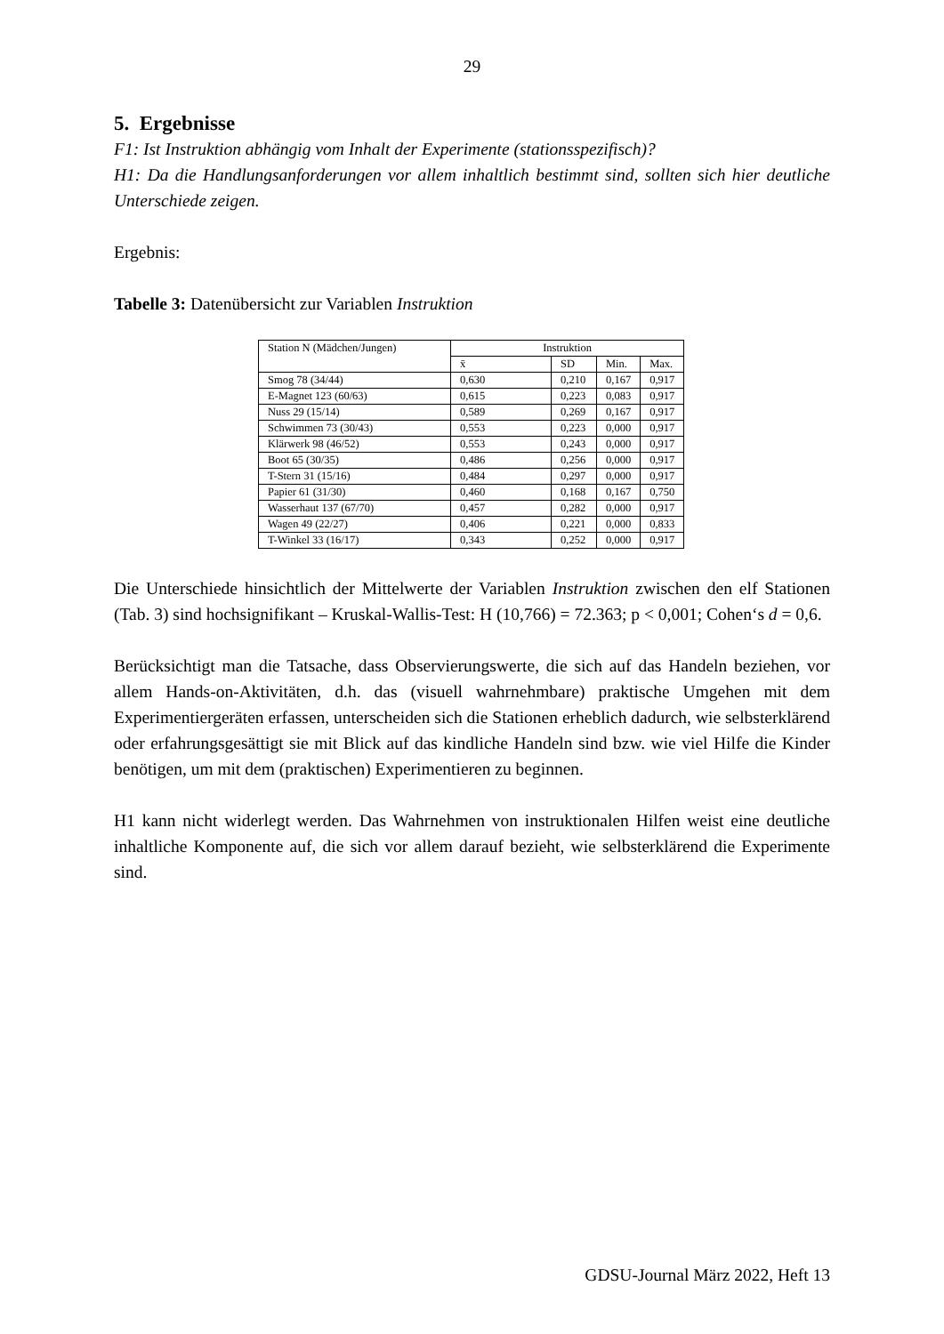29
5. Ergebnisse
F1: Ist Instruktion abhängig vom Inhalt der Experimente (stationsspezifisch)?
H1: Da die Handlungsanforderungen vor allem inhaltlich bestimmt sind, sollten sich hier deutliche Unterschiede zeigen.
Ergebnis:
Tabelle 3: Datenübersicht zur Variablen Instruktion
| Station N (Mädchen/Jungen) | Instruktion | | | |
| --- | --- | --- | --- | --- |
| | x̄ | SD | Min. | Max. |
| Smog 78 (34/44) | 0,630 | 0,210 | 0,167 | 0,917 |
| E-Magnet 123 (60/63) | 0,615 | 0,223 | 0,083 | 0,917 |
| Nuss 29 (15/14) | 0,589 | 0,269 | 0,167 | 0,917 |
| Schwimmen 73 (30/43) | 0,553 | 0,223 | 0,000 | 0,917 |
| Klärwerk 98 (46/52) | 0,553 | 0,243 | 0,000 | 0,917 |
| Boot 65 (30/35) | 0,486 | 0,256 | 0,000 | 0,917 |
| T-Stern 31 (15/16) | 0,484 | 0,297 | 0,000 | 0,917 |
| Papier 61 (31/30) | 0,460 | 0,168 | 0,167 | 0,750 |
| Wasserhaut 137 (67/70) | 0,457 | 0,282 | 0,000 | 0,917 |
| Wagen 49 (22/27) | 0,406 | 0,221 | 0,000 | 0,833 |
| T-Winkel 33 (16/17) | 0,343 | 0,252 | 0,000 | 0,917 |
Die Unterschiede hinsichtlich der Mittelwerte der Variablen Instruktion zwischen den elf Stationen (Tab. 3) sind hochsignifikant – Kruskal-Wallis-Test: H (10,766) = 72.363; p < 0,001; Cohen‘s d = 0,6.
Berücksichtigt man die Tatsache, dass Observierungswerte, die sich auf das Handeln beziehen, vor allem Hands-on-Aktivitäten, d.h. das (visuell wahrnehmbare) praktische Umgehen mit dem Experimentiergeräten erfassen, unterscheiden sich die Stationen erheblich dadurch, wie selbsterklärend oder erfahrungsgesättigt sie mit Blick auf das kindliche Handeln sind bzw. wie viel Hilfe die Kinder benötigen, um mit dem (praktischen) Experimentieren zu beginnen.
H1 kann nicht widerlegt werden. Das Wahrnehmen von instruktionalen Hilfen weist eine deutliche inhaltliche Komponente auf, die sich vor allem darauf bezieht, wie selbsterklärend die Experimente sind.
GDSU-Journal März 2022, Heft 13